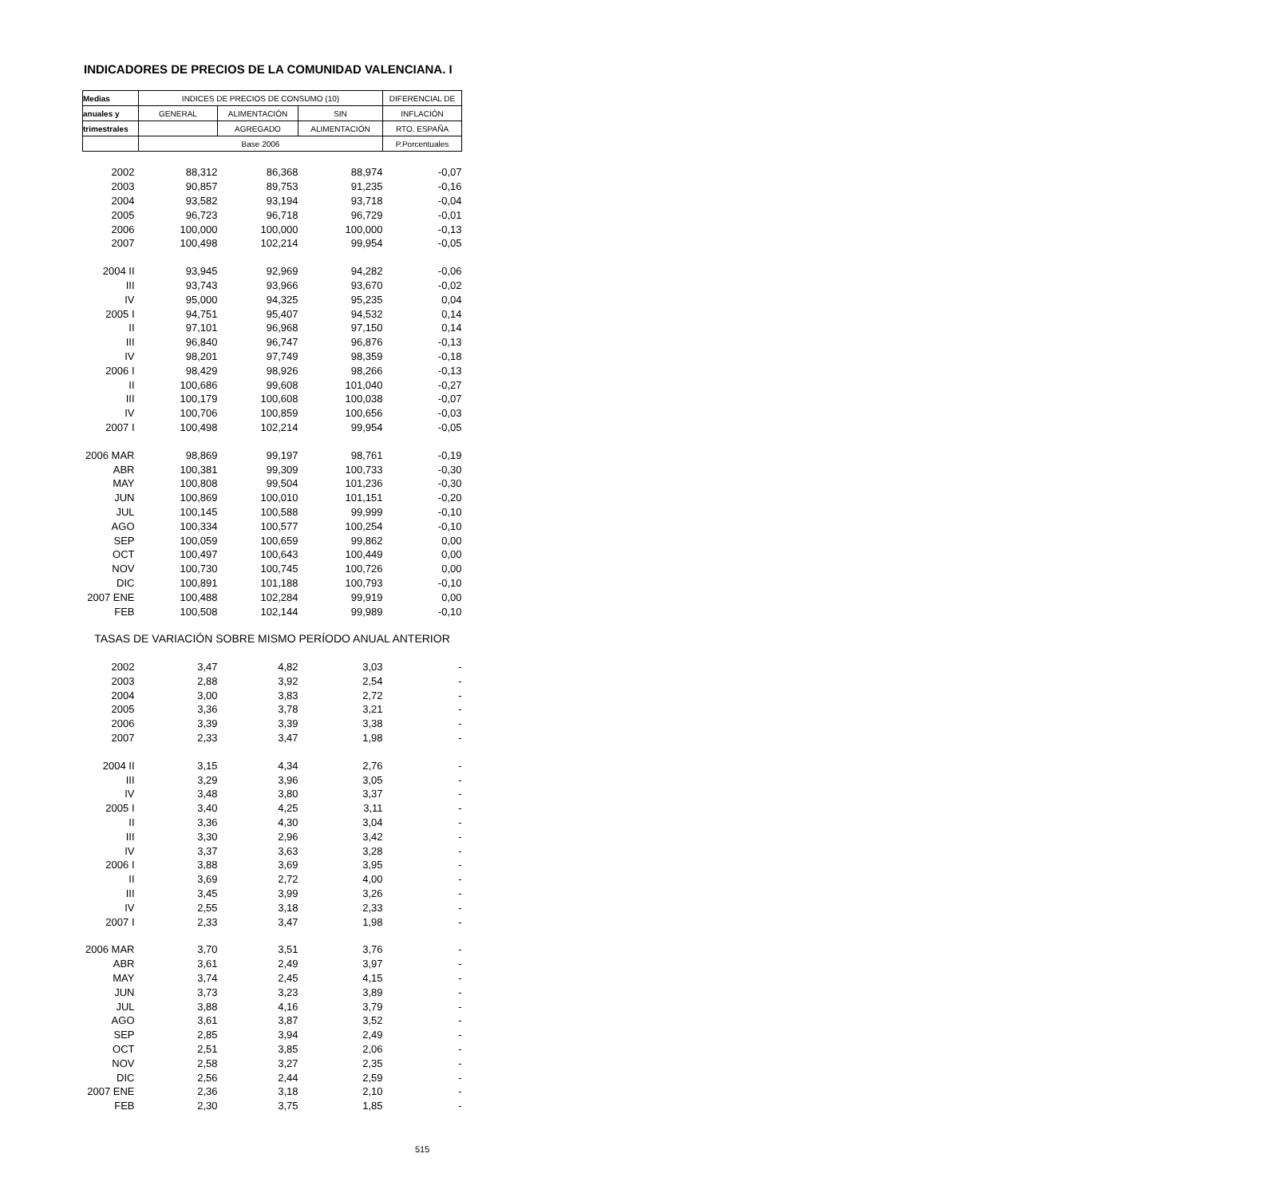INDICADORES DE PRECIOS DE LA COMUNIDAD VALENCIANA. I
| Medias | INDICES DE PRECIOS DE CONSUMO (10) | | | DIFERENCIAL DE |
| --- | --- | --- | --- | --- |
| anuales y | GENERAL | ALIMENTACIÓN | SIN | INFLACIÓN |
| trimestrales | | AGREGADO | ALIMENTACIÓN | RTO. ESPAÑA |
| | Base 2006 | | | P.Porcentuales |
| 2002 | 88,312 | 86,368 | 88,974 | -0,07 |
| 2003 | 90,857 | 89,753 | 91,235 | -0,16 |
| 2004 | 93,582 | 93,194 | 93,718 | -0,04 |
| 2005 | 96,723 | 96,718 | 96,729 | -0,01 |
| 2006 | 100,000 | 100,000 | 100,000 | -0,13 |
| 2007 | 100,498 | 102,214 | 99,954 | -0,05 |
| 2004 II | 93,945 | 92,969 | 94,282 | -0,06 |
| III | 93,743 | 93,966 | 93,670 | -0,02 |
| IV | 95,000 | 94,325 | 95,235 | 0,04 |
| 2005 I | 94,751 | 95,407 | 94,532 | 0,14 |
| II | 97,101 | 96,968 | 97,150 | 0,14 |
| III | 96,840 | 96,747 | 96,876 | -0,13 |
| IV | 98,201 | 97,749 | 98,359 | -0,18 |
| 2006 I | 98,429 | 98,926 | 98,266 | -0,13 |
| II | 100,686 | 99,608 | 101,040 | -0,27 |
| III | 100,179 | 100,608 | 100,038 | -0,07 |
| IV | 100,706 | 100,859 | 100,656 | -0,03 |
| 2007 I | 100,498 | 102,214 | 99,954 | -0,05 |
| 2006 MAR | 98,869 | 99,197 | 98,761 | -0,19 |
| ABR | 100,381 | 99,309 | 100,733 | -0,30 |
| MAY | 100,808 | 99,504 | 101,236 | -0,30 |
| JUN | 100,869 | 100,010 | 101,151 | -0,20 |
| JUL | 100,145 | 100,588 | 99,999 | -0,10 |
| AGO | 100,334 | 100,577 | 100,254 | -0,10 |
| SEP | 100,059 | 100,659 | 99,862 | 0,00 |
| OCT | 100,497 | 100,643 | 100,449 | 0,00 |
| NOV | 100,730 | 100,745 | 100,726 | 0,00 |
| DIC | 100,891 | 101,188 | 100,793 | -0,10 |
| 2007 ENE | 100,488 | 102,284 | 99,919 | 0,00 |
| FEB | 100,508 | 102,144 | 99,989 | -0,10 |
| TASAS DE VARIACIÓN SOBRE MISMO PERÍODO ANUAL ANTERIOR | | | | |
| 2002 | 3,47 | 4,82 | 3,03 | - |
| 2003 | 2,88 | 3,92 | 2,54 | - |
| 2004 | 3,00 | 3,83 | 2,72 | - |
| 2005 | 3,36 | 3,78 | 3,21 | - |
| 2006 | 3,39 | 3,39 | 3,38 | - |
| 2007 | 2,33 | 3,47 | 1,98 | - |
| 2004 II | 3,15 | 4,34 | 2,76 | - |
| III | 3,29 | 3,96 | 3,05 | - |
| IV | 3,48 | 3,80 | 3,37 | - |
| 2005 I | 3,40 | 4,25 | 3,11 | - |
| II | 3,36 | 4,30 | 3,04 | - |
| III | 3,30 | 2,96 | 3,42 | - |
| IV | 3,37 | 3,63 | 3,28 | - |
| 2006 I | 3,88 | 3,69 | 3,95 | - |
| II | 3,69 | 2,72 | 4,00 | - |
| III | 3,45 | 3,99 | 3,26 | - |
| IV | 2,55 | 3,18 | 2,33 | - |
| 2007 I | 2,33 | 3,47 | 1,98 | - |
| 2006 MAR | 3,70 | 3,51 | 3,76 | - |
| ABR | 3,61 | 2,49 | 3,97 | - |
| MAY | 3,74 | 2,45 | 4,15 | - |
| JUN | 3,73 | 3,23 | 3,89 | - |
| JUL | 3,88 | 4,16 | 3,79 | - |
| AGO | 3,61 | 3,87 | 3,52 | - |
| SEP | 2,85 | 3,94 | 2,49 | - |
| OCT | 2,51 | 3,85 | 2,06 | - |
| NOV | 2,58 | 3,27 | 2,35 | - |
| DIC | 2,56 | 2,44 | 2,59 | - |
| 2007 ENE | 2,36 | 3,18 | 2,10 | - |
| FEB | 2,30 | 3,75 | 1,85 | - |
515